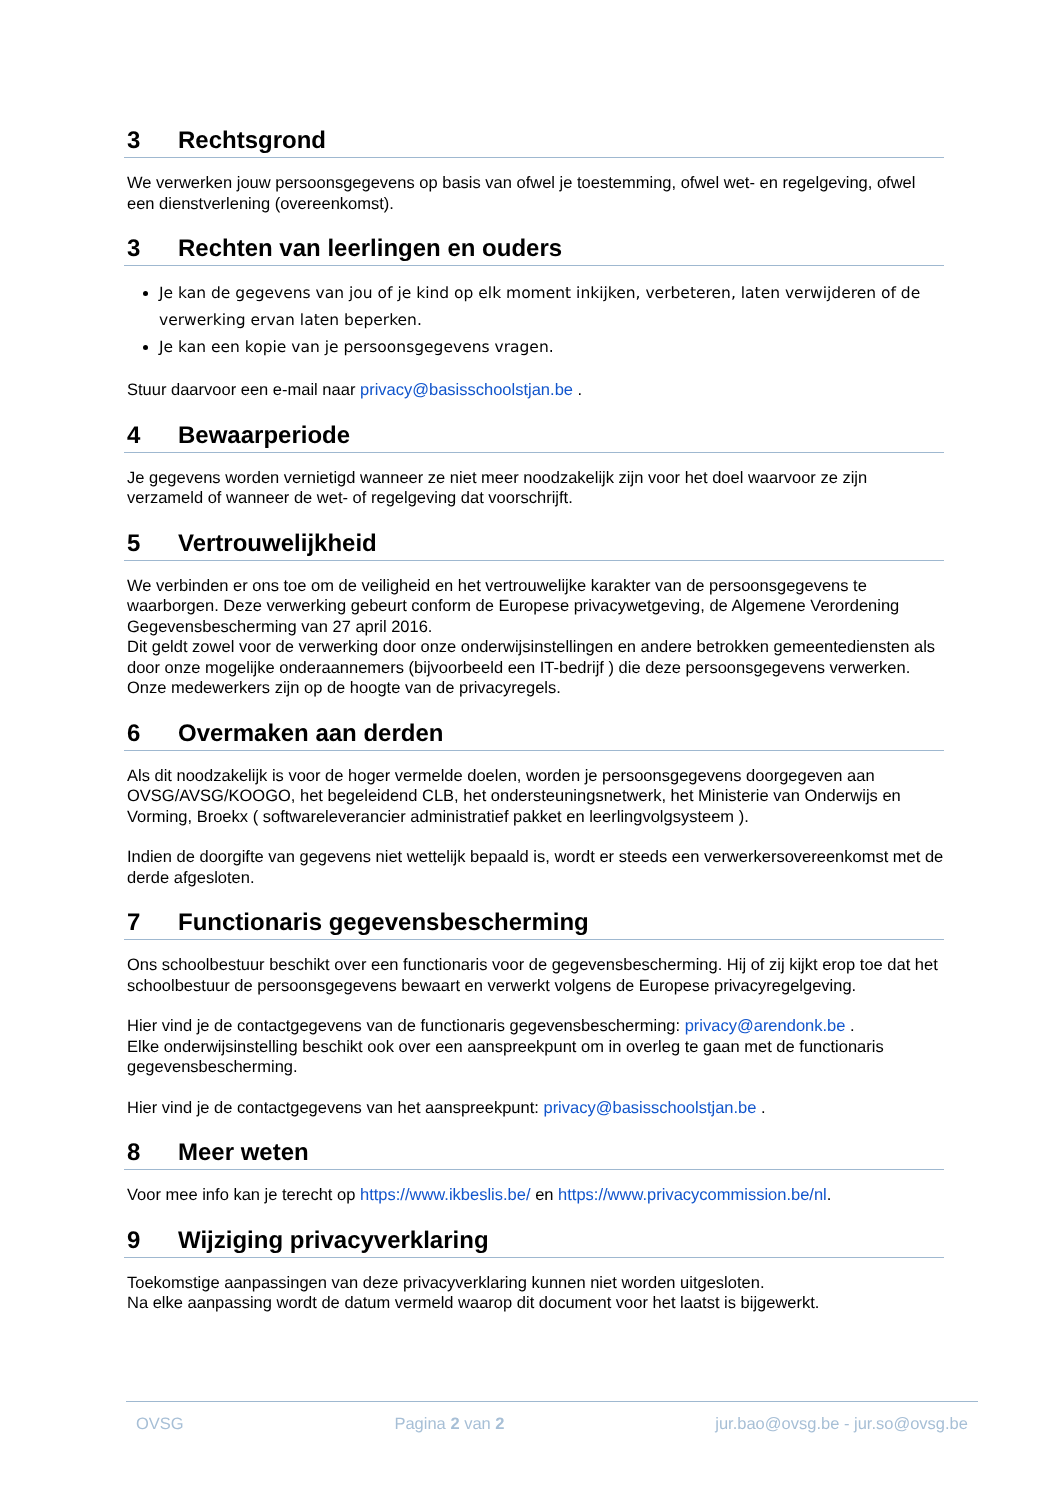3 Rechtsgrond
We verwerken jouw persoonsgegevens op basis van ofwel je toestemming, ofwel wet- en regelgeving, ofwel een dienstverlening (overeenkomst).
3 Rechten van leerlingen en ouders
Je kan de gegevens van jou of je kind op elk moment inkijken, verbeteren, laten verwijderen of de verwerking ervan laten beperken.
Je kan een kopie van je persoonsgegevens vragen.
Stuur daarvoor een e-mail naar privacy@basisschoolstjan.be .
4 Bewaarperiode
Je gegevens worden vernietigd wanneer ze niet meer noodzakelijk zijn voor het doel waarvoor ze zijn verzameld of wanneer de wet- of regelgeving dat voorschrijft.
5 Vertrouwelijkheid
We verbinden er ons toe om de veiligheid en het vertrouwelijke karakter van de persoonsgegevens te waarborgen. Deze verwerking gebeurt conform de Europese privacywetgeving, de Algemene Verordening Gegevensbescherming van 27 april 2016.
Dit geldt zowel voor de verwerking door onze onderwijsinstellingen en andere betrokken gemeentediensten als door onze mogelijke onderaannemers (bijvoorbeeld een IT-bedrijf ) die deze persoonsgegevens verwerken.
Onze medewerkers zijn op de hoogte van de privacyregels.
6 Overmaken aan derden
Als dit noodzakelijk is voor de hoger vermelde doelen, worden je persoonsgegevens doorgegeven aan OVSG/AVSG/KOOGO, het begeleidend CLB, het ondersteuningsnetwerk, het Ministerie van Onderwijs en Vorming, Broekx ( softwareleverancier administratief pakket en leerlingvolgsysteem ).
Indien de doorgifte van gegevens niet wettelijk bepaald is, wordt er steeds een verwerkersovereenkomst met de derde afgesloten.
7 Functionaris gegevensbescherming
Ons schoolbestuur beschikt over een functionaris voor de gegevensbescherming. Hij of zij kijkt erop toe dat het schoolbestuur de persoonsgegevens bewaart en verwerkt volgens de Europese privacyregelgeving.
Hier vind je de contactgegevens van de functionaris gegevensbescherming: privacy@arendonk.be .
Elke onderwijsinstelling beschikt ook over een aanspreekpunt om in overleg te gaan met de functionaris gegevensbescherming.
Hier vind je de contactgegevens van het aanspreekpunt: privacy@basisschoolstjan.be .
8 Meer weten
Voor mee info kan je terecht op https://www.ikbeslis.be/ en https://www.privacycommission.be/nl.
9 Wijziging privacyverklaring
Toekomstige aanpassingen van deze privacyverklaring kunnen niet worden uitgesloten.
Na elke aanpassing wordt de datum vermeld waarop dit document voor het laatst is bijgewerkt.
OVSG Pagina 2 van 2 jur.bao@ovsg.be - jur.so@ovsg.be